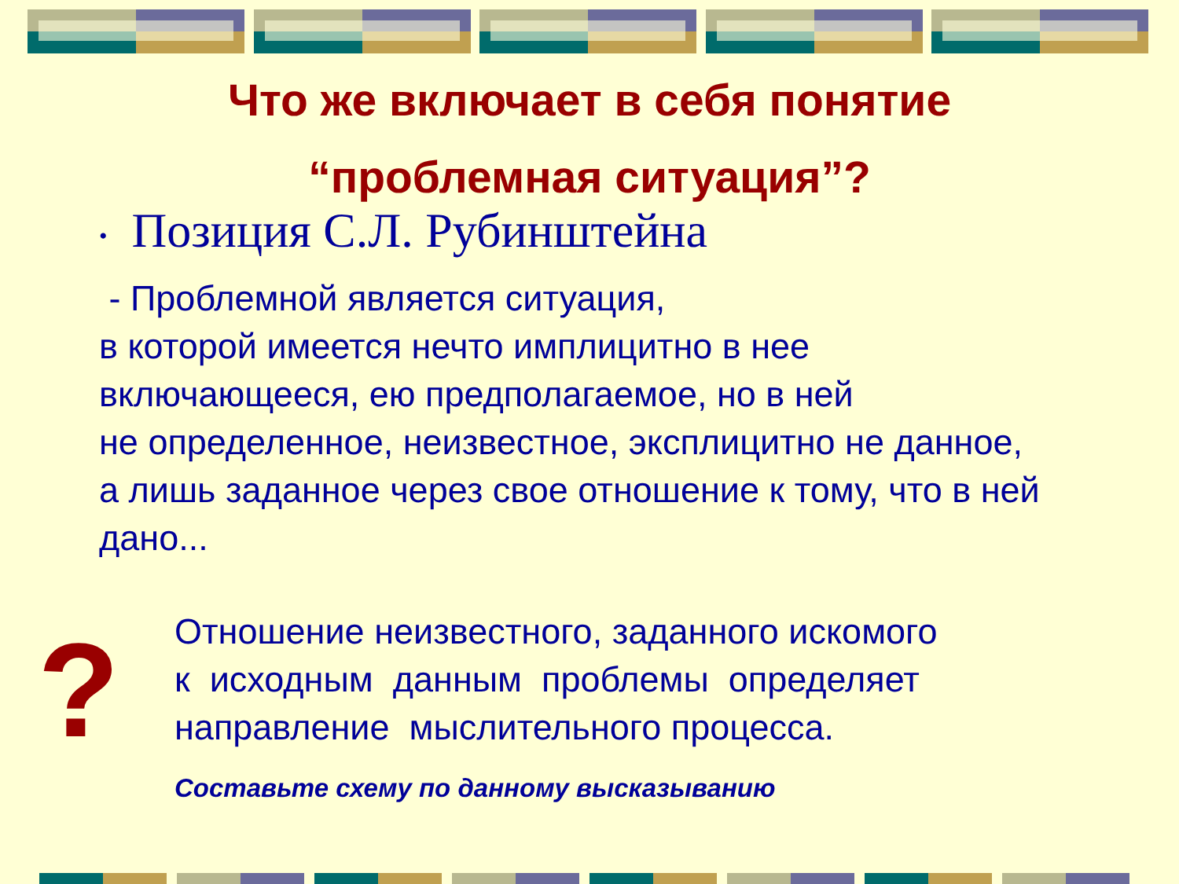Что же включает в себя понятие
“проблемная ситуация”?
• Позиция С.Л. Рубинштейна
- Проблемной является ситуация,
в которой имеется нечто имплицитно в нее
включающееся, ею предполагаемое, но в ней
не определенное, неизвестное, эксплицитно не данное,
а лишь заданное через свое отношение к тому, что в ней
дано...
Отношение неизвестного, заданного искомого
к исходным данным проблемы определяет
направление мыслительного процесса.
Составьте схему по данному высказыванию
?